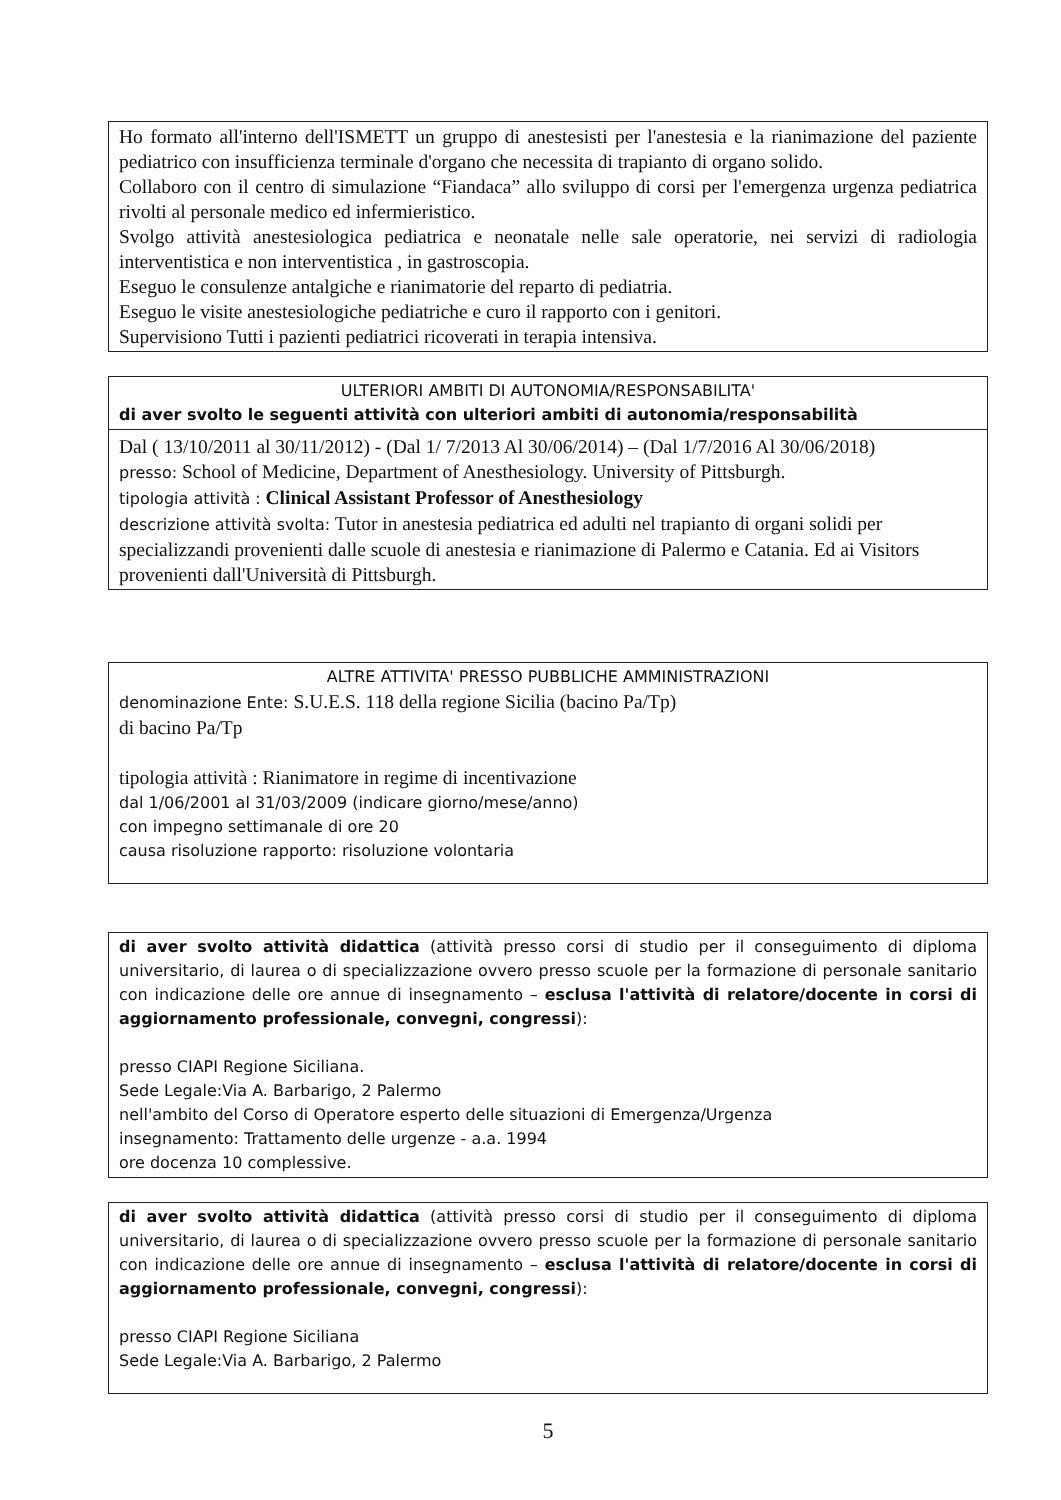Ho formato all'interno dell'ISMETT un gruppo di anestesisti per l'anestesia e la rianimazione del paziente pediatrico con insufficienza terminale d'organo che necessita di trapianto di organo solido.
Collaboro con il centro di simulazione “Fiandaca” allo sviluppo di corsi per l'emergenza urgenza pediatrica rivolti al personale medico ed infermieristico.
Svolgo attività anestesiologica pediatrica e neonatale nelle sale operatorie, nei servizi di radiologia interventistica e non interventistica , in gastroscopia.
Eseguo le consulenze antalgiche e rianimatorie del reparto di pediatria.
Eseguo le visite anestesiologiche pediatriche e curo il rapporto con i genitori.
Supervisiono Tutti i pazienti pediatrici ricoverati in terapia intensiva.
ULTERIORI AMBITI DI AUTONOMIA/RESPONSABILITA'
di aver svolto le seguenti attività con ulteriori ambiti di autonomia/responsabilità
Dal ( 13/10/2011 al 30/11/2012) - (Dal 1/ 7/2013 Al 30/06/2014) – (Dal 1/7/2016 Al 30/06/2018)
presso: School of Medicine, Department of Anesthesiology. University of Pittsburgh.
tipologia attività : Clinical Assistant Professor of Anesthesiology
descrizione attività svolta: Tutor in anestesia pediatrica ed adulti nel trapianto di organi solidi per specializzandi provenienti dalle scuole di anestesia e rianimazione di Palermo e Catania. Ed ai Visitors provenienti dall'Università di Pittsburgh.
ALTRE ATTIVITA' PRESSO PUBBLICHE AMMINISTRAZIONI
denominazione Ente: S.U.E.S. 118 della regione Sicilia (bacino Pa/Tp)
di bacino Pa/Tp
tipologia attività : Rianimatore in regime di incentivazione
dal 1/06/2001 al 31/03/2009 (indicare giorno/mese/anno)
con impegno settimanale di ore 20
causa risoluzione rapporto: risoluzione volontaria
di aver svolto attività didattica (attività presso corsi di studio per il conseguimento di diploma universitario, di laurea o di specializzazione ovvero presso scuole per la formazione di personale sanitario con indicazione delle ore annue di insegnamento – esclusa l'attività di relatore/docente in corsi di aggiornamento professionale, convegni, congressi):
presso CIAPI Regione Siciliana.
Sede Legale:Via A. Barbarigo, 2 Palermo
nell'ambito del Corso di Operatore esperto delle situazioni di Emergenza/Urgenza
insegnamento: Trattamento delle urgenze - a.a. 1994
ore docenza 10 complessive.
di aver svolto attività didattica (attività presso corsi di studio per il conseguimento di diploma universitario, di laurea o di specializzazione ovvero presso scuole per la formazione di personale sanitario con indicazione delle ore annue di insegnamento – esclusa l'attività di relatore/docente in corsi di aggiornamento professionale, convegni, congressi):
presso CIAPI Regione Siciliana
Sede Legale:Via A. Barbarigo, 2 Palermo
5